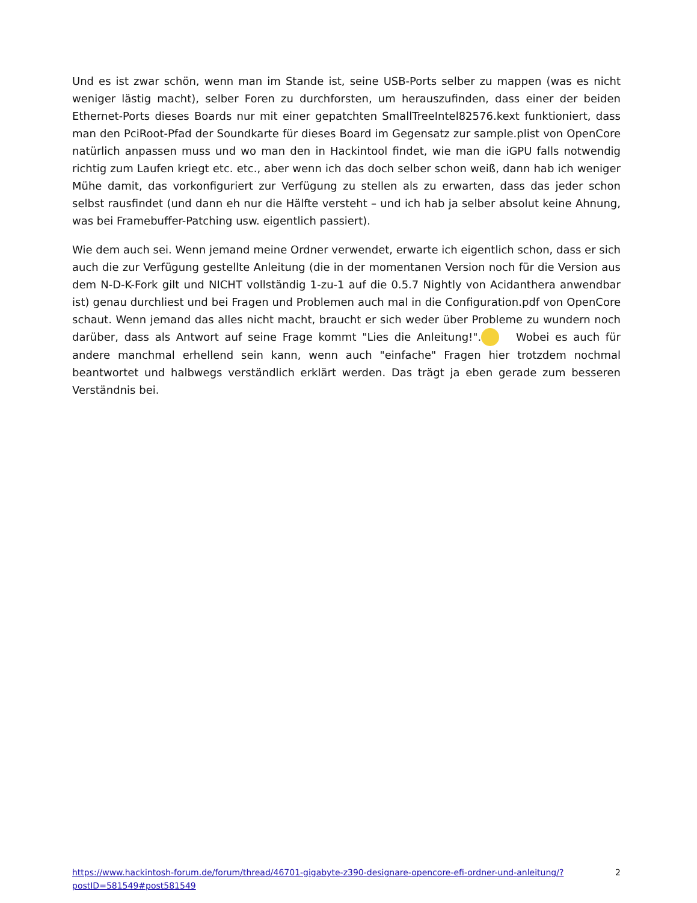Und es ist zwar schön, wenn man im Stande ist, seine USB-Ports selber zu mappen (was es nicht weniger lästig macht), selber Foren zu durchforsten, um herauszufinden, dass einer der beiden Ethernet-Ports dieses Boards nur mit einer gepatchten SmallTreeIntel82576.kext funktioniert, dass man den PciRoot-Pfad der Soundkarte für dieses Board im Gegensatz zur sample.plist von OpenCore natürlich anpassen muss und wo man den in Hackintool findet, wie man die iGPU falls notwendig richtig zum Laufen kriegt etc. etc., aber wenn ich das doch selber schon weiß, dann hab ich weniger Mühe damit, das vorkonfiguriert zur Verfügung zu stellen als zu erwarten, dass das jeder schon selbst rausfindet (und dann eh nur die Hälfte versteht – und ich hab ja selber absolut keine Ahnung, was bei Framebuffer-Patching usw. eigentlich passiert).
Wie dem auch sei. Wenn jemand meine Ordner verwendet, erwarte ich eigentlich schon, dass er sich auch die zur Verfügung gestellte Anleitung (die in der momentanen Version noch für die Version aus dem N-D-K-Fork gilt und NICHT vollständig 1-zu-1 auf die 0.5.7 Nightly von Acidanthera anwendbar ist) genau durchliest und bei Fragen und Problemen auch mal in die Configuration.pdf von OpenCore schaut. Wenn jemand das alles nicht macht, braucht er sich weder über Probleme zu wundern noch darüber, dass als Antwort auf seine Frage kommt "Lies die Anleitung!". Wobei es auch für andere manchmal erhellend sein kann, wenn auch "einfache" Fragen hier trotzdem nochmal beantwortet und halbwegs verständlich erklärt werden. Das trägt ja eben gerade zum besseren Verständnis bei.
https://www.hackintosh-forum.de/forum/thread/46701-gigabyte-z390-designare-opencore-efi-ordner-und-anleitung/?postID=581549#post581549 2